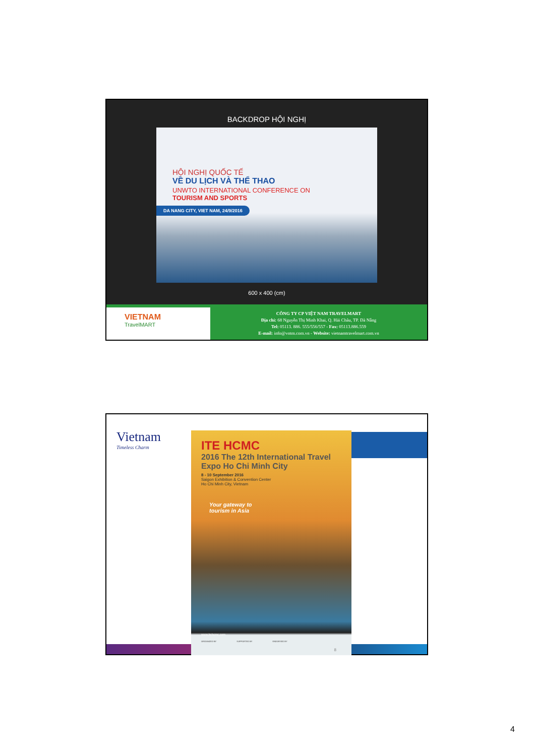BACKDROP HỘI NGHỊ
HỘI NGHỊ QUỐC TẾ
VỀ DU LỊCH VÀ THỂ THAO
UNWTO INTERNATIONAL CONFERENCE ON
TOURISM AND SPORTS
DA NANG CITY, VIET NAM, 24/9/2016
600 x 400 (cm)
VIETNAM
TravelMART
CÔNG TY CP VIỆT NAM TRAVELMART
Địa chỉ: 68 Nguyễn Thị Minh Khai, Q. Hải Châu, TP. Đà Nẵng
Tel: 05113. 886. 555/556/557 - Fax: 05113.886.559
E-mail: info@vntm.com.vn - Website: vietnamtravelmart.com.vn
Vietnam
Timeless Charm
ITE HCMC
2016 The 12th International Travel Expo Ho Chi Minh City
8 - 10 September 2016
Saigon Exhibition & Convention Center
Ho Chi Minh City, Vietnam
Your gateway to
tourism in Asia
www.itehcmc.com
ORGANIZED BY SUPPORTED BY ENDORSED BY
8
4